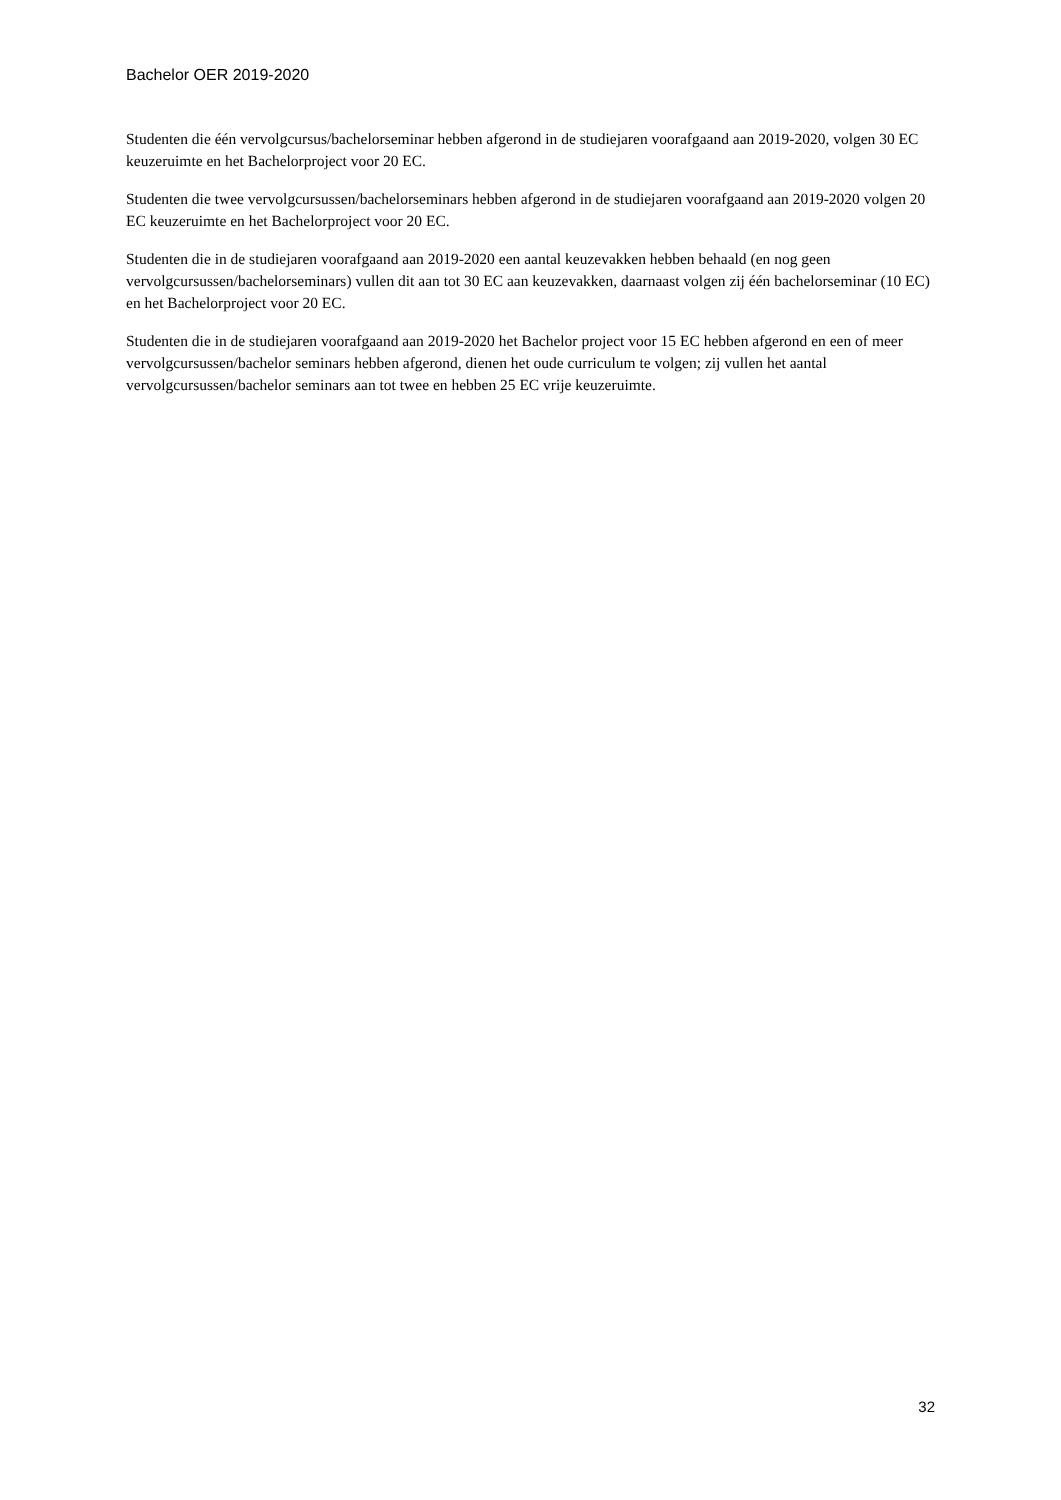Bachelor OER 2019-2020
Studenten die één vervolgcursus/bachelorseminar hebben afgerond in de studiejaren voorafgaand aan 2019-2020, volgen 30 EC keuzeruimte en het Bachelorproject voor 20 EC.
Studenten die twee vervolgcursussen/bachelorseminars hebben afgerond in de studiejaren voorafgaand aan 2019-2020 volgen 20 EC keuzeruimte en het Bachelorproject voor 20 EC.
Studenten die in de studiejaren voorafgaand aan 2019-2020 een aantal keuzevakken hebben behaald (en nog geen vervolgcursussen/bachelorseminars) vullen dit aan tot 30 EC aan keuzevakken, daarnaast volgen zij één bachelorseminar (10 EC) en het Bachelorproject voor 20 EC.
Studenten die in de studiejaren voorafgaand aan 2019-2020 het Bachelor project voor 15 EC hebben afgerond en een of meer vervolgcursussen/bachelor seminars hebben afgerond, dienen het oude curriculum te volgen; zij vullen het aantal vervolgcursussen/bachelor seminars aan tot twee en hebben 25 EC vrije keuzeruimte.
32